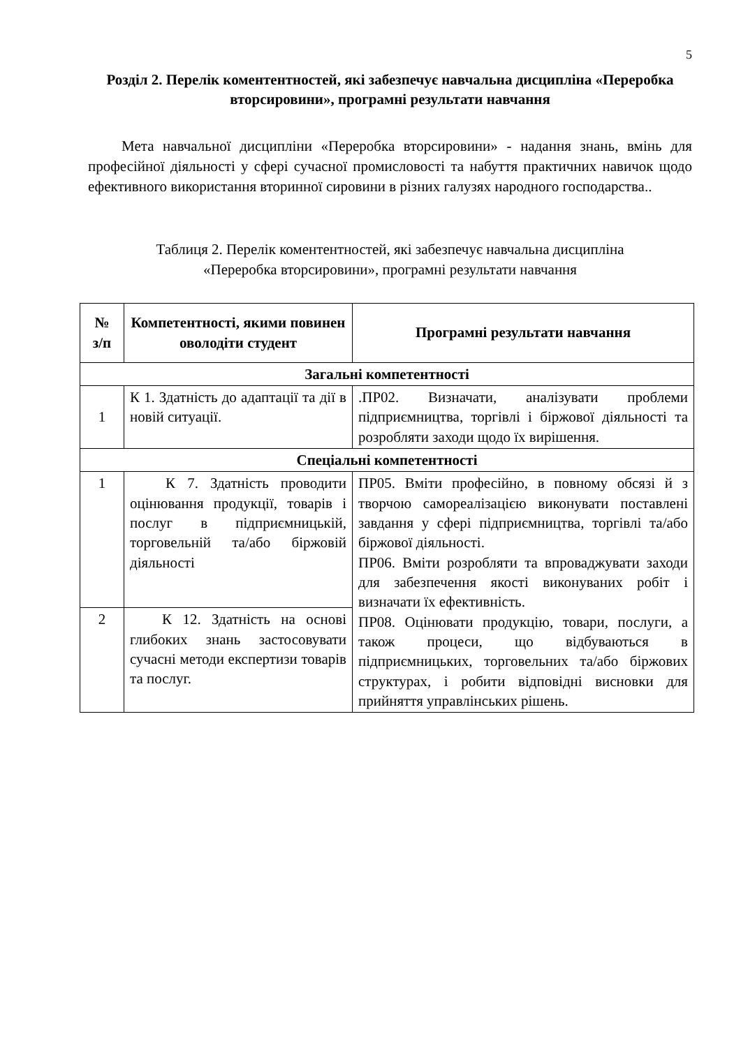5
Розділ 2. Перелік коментентностей, які забезпечує навчальна дисципліна «Переробка вторсировини», програмні результати навчання
Мета навчальної дисципліни «Переробка вторсировини» - надання знань, вмінь для професійної діяльності у сфері сучасної промисловості та набуття практичних навичок щодо ефективного використання вторинної сировини в різних галузях народного господарства..
Таблиця 2. Перелік коментентностей, які забезпечує навчальна дисципліна
«Переробка вторсировини», програмні результати навчання
| № з/п | Компетентності, якими повинен оволодіти студент | Програмні результати навчання |
| --- | --- | --- |
| Загальні компетентності | | |
| 1 | К 1. Здатність до адаптації та дії в новій ситуації. | .ПР02. Визначати, аналізувати проблеми підприємництва, торгівлі і біржової діяльності та розробляти заходи щодо їх вирішення. |
| Спеціальні компетентності | | |
| 1 | К 7. Здатність проводити оцінювання продукції, товарів і послуг в підприємницькій, торговельній та/або біржовій діяльності | ПР05. Вміти професійно, в повному обсязі й з творчою самореалізацією виконувати поставлені завдання у сфері підприємництва, торгівлі та/або біржової діяльності. ПР06. Вміти розробляти та впроваджувати заходи для забезпечення якості виконуваних робіт і визначати їх ефективність. ПР08. Оцінювати продукцію, товари, послуги, а також процеси, що відбуваються в підприємницьких, торговельних та/або біржових структурах, і робити відповідні висновки для прийняття управлінських рішень. |
| 2 | К 12. Здатність на основі глибоких знань застосовувати сучасні методи експертизи товарів та послуг. | |